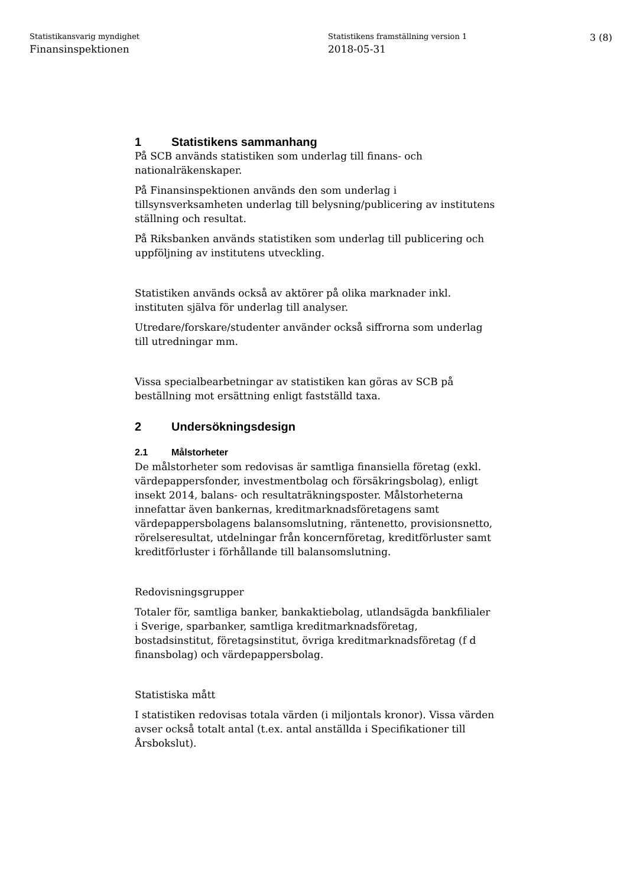Statistikansvarig myndighet
Finansinspektionen
Statistikens framställning version 1
2018-05-31
3 (8)
1 Statistikens sammanhang
På SCB används statistiken som underlag till finans- och nationalräkenskaper.
På Finansinspektionen används den som underlag i tillsynsverksamheten underlag till belysning/publicering av institutens ställning och resultat.
På Riksbanken används statistiken som underlag till publicering och uppföljning av institutens utveckling.
Statistiken används också av aktörer på olika marknader inkl. instituten själva för underlag till analyser.
Utredare/forskare/studenter använder också siffrorna som underlag till utredningar mm.
Vissa specialbearbetningar av statistiken kan göras av SCB på beställning mot ersättning enligt fastställd taxa.
2 Undersökningsdesign
2.1 Målstorheter
De målstorheter som redovisas är samtliga finansiella företag (exkl. värdepappersfonder, investmentbolag och försäkringsbolag), enligt insekt 2014, balans- och resultaträkningsposter. Målstorheterna innefattar även bankernas, kreditmarknadsföretagens samt värdepappersbolagens balansomslutning, räntenetto, provisionsnetto, rörelseresultat, utdelningar från koncernföretag, kreditförluster samt kreditförluster i förhållande till balansomslutning.
Redovisningsgrupper
Totaler för, samtliga banker, bankaktiebolag, utlandsägda bankfilialer i Sverige, sparbanker, samtliga kreditmarknadsföretag, bostadsinstitut, företagsinstitut, övriga kreditmarknadsföretag (f d finansbolag) och värdepappersbolag.
Statistiska mått
I statistiken redovisas totala värden (i miljontals kronor). Vissa värden avser också totalt antal (t.ex. antal anställda i Specifikationer till Årsbokslut).